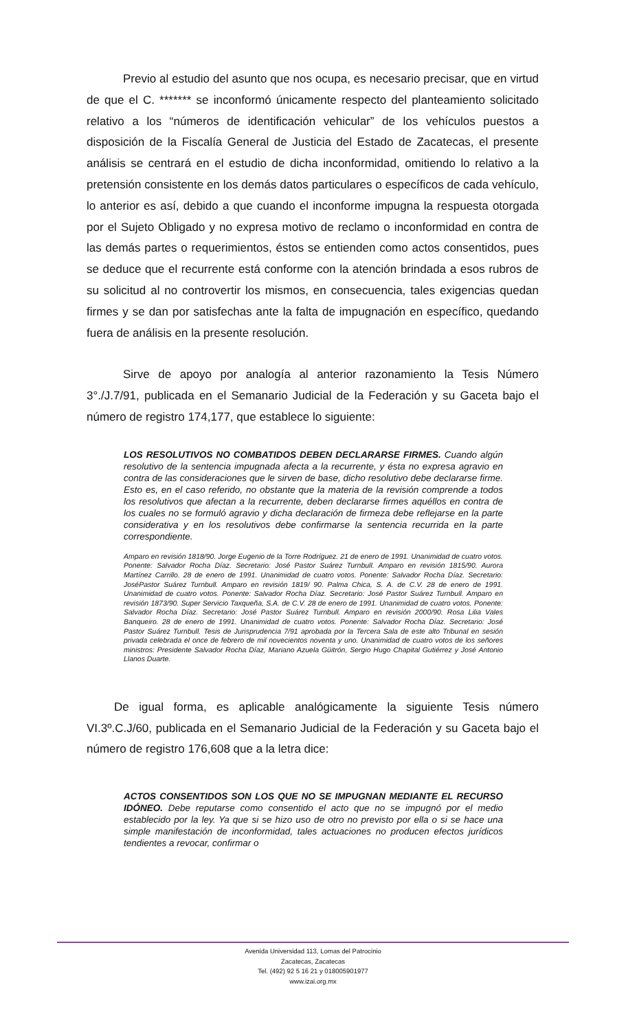Previo al estudio del asunto que nos ocupa, es necesario precisar, que en virtud de que el C. ******* se inconformó únicamente respecto del planteamiento solicitado relativo a los “números de identificación vehicular” de los vehículos puestos a disposición de la Fiscalía General de Justicia del Estado de Zacatecas, el presente análisis se centrará en el estudio de dicha inconformidad, omitiendo lo relativo a la pretensión consistente en los demás datos particulares o específicos de cada vehículo, lo anterior es así, debido a que cuando el inconforme impugna la respuesta otorgada por el Sujeto Obligado y no expresa motivo de reclamo o inconformidad en contra de las demás partes o requerimientos, éstos se entienden como actos consentidos, pues se deduce que el recurrente está conforme con la atención brindada a esos rubros de su solicitud al no controvertir los mismos, en consecuencia, tales exigencias quedan firmes y se dan por satisfechas ante la falta de impugnación en específico, quedando fuera de análisis en la presente resolución.
Sirve de apoyo por analogía al anterior razonamiento la Tesis Número 3°./J.7/91, publicada en el Semanario Judicial de la Federación y su Gaceta bajo el número de registro 174,177, que establece lo siguiente:
LOS RESOLUTIVOS NO COMBATIDOS DEBEN DECLARARSE FIRMES. Cuando algún resolutivo de la sentencia impugnada afecta a la recurrente, y ésta no expresa agravio en contra de las consideraciones que le sirven de base, dicho resolutivo debe declararse firme. Esto es, en el caso referido, no obstante que la materia de la revisión comprende a todos los resolutivos que afectan a la recurrente, deben declararse firmes aquéllos en contra de los cuales no se formuló agravio y dicha declaración de firmeza debe reflejarse en la parte considerativa y en los resolutivos debe confirmarse la sentencia recurrida en la parte correspondiente.
Amparo en revisión 1818/90. Jorge Eugenio de la Torre Rodríguez. 21 de enero de 1991. Unanimidad de cuatro votos. Ponente: Salvador Rocha Díaz. Secretario: José Pastor Suárez Turnbull. Amparo en revisión 1815/90. Aurora Martínez Carrillo. 28 de enero de 1991. Unanimidad de cuatro votos. Ponente: Salvador Rocha Díaz. Secretario: JoséPastor Suárez Turnbull. Amparo en revisión 1819/ 90. Palma Chica, S. A. de C.V. 28 de enero de 1991. Unanimidad de cuatro votos. Ponente: Salvador Rocha Díaz. Secretario: José Pastor Suárez Turnbull. Amparo en revisión 1873/90. Super Servicio Taxqueña, S.A. de C.V. 28 de enero de 1991. Unanimidad de cuatro votos. Ponente: Salvador Rocha Díaz. Secretario: José Pastor Suárez Turnbull. Amparo en revisión 2000/90. Rosa Lilia Vales Banqueiro. 28 de enero de 1991. Unanimidad de cuatro votos. Ponente: Salvador Rocha Díaz. Secretario: José Pastor Suárez Turnbull. Tesis de Jurisprudencia 7/91 aprobada por la Tercera Sala de este alto Tribunal en sesión privada celebrada el once de febrero de mil novecientos noventa y uno. Unanimidad de cuatro votos de los señores ministros: Presidente Salvador Rocha Díaz, Mariano Azuela Güitrón, Sergio Hugo Chapital Gutiérrez y José Antonio Llanos Duarte.
De igual forma, es aplicable analógicamente la siguiente Tesis número VI.3º.C.J/60, publicada en el Semanario Judicial de la Federación y su Gaceta bajo el número de registro 176,608 que a la letra dice:
ACTOS CONSENTIDOS SON LOS QUE NO SE IMPUGNAN MEDIANTE EL RECURSO IDÓNEO. Debe reputarse como consentido el acto que no se impugnó por el medio establecido por la ley. Ya que si se hizo uso de otro no previsto por ella o si se hace una simple manifestación de inconformidad, tales actuaciones no producen efectos jurídicos tendientes a revocar, confirmar o
Avenida Universidad 113, Lomas del Patrocinio
Zacatecas, Zacatecas
Tel. (492) 92 5 16 21 y 018005901977
www.izai.org.mx